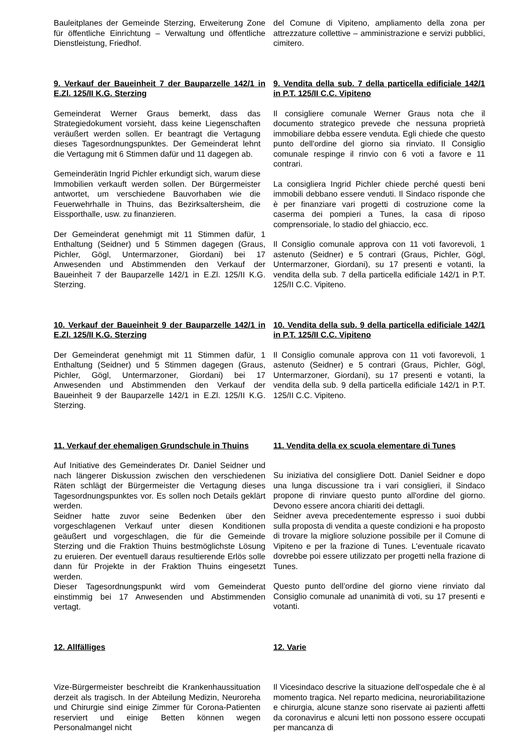Bauleitplanes der Gemeinde Sterzing, Erweiterung Zone für öffentliche Einrichtung – Verwaltung und öffentliche Dienstleistung, Friedhof.
del Comune di Vipiteno, ampliamento della zona per attrezzature collettive – amministrazione e servizi pubblici, cimitero.
9. Verkauf der Baueinheit 7 der Bauparzelle 142/1 in E.Zl. 125/II K.G. Sterzing
Gemeinderat Werner Graus bemerkt, dass das Strategiedokument vorsieht, dass keine Liegenschaften veräußert werden sollen. Er beantragt die Vertagung dieses Tagesordnungspunktes. Der Gemeinderat lehnt die Vertagung mit 6 Stimmen dafür und 11 dagegen ab.
Gemeinderätin Ingrid Pichler erkundigt sich, warum diese Immobilien verkauft werden sollen. Der Bürgermeister antwortet, um verschiedene Bauvorhaben wie die Feuerwehrhalle in Thuins, das Bezirksaltersheim, die Eissporthalle, usw. zu finanzieren.
Der Gemeinderat genehmigt mit 11 Stimmen dafür, 1 Enthaltung (Seidner) und 5 Stimmen dagegen (Graus, Pichler, Gögl, Untermarzoner, Giordani) bei 17 Anwesenden und Abstimmenden den Verkauf der Baueinheit 7 der Bauparzelle 142/1 in E.Zl. 125/II K.G. Sterzing.
9. Vendita della sub. 7 della particella edificiale 142/1 in P.T. 125/II C.C. Vipiteno
Il consigliere comunale Werner Graus nota che il documento strategico prevede che nessuna proprietà immobiliare debba essere venduta. Egli chiede che questo punto dell'ordine del giorno sia rinviato. Il Consiglio comunale respinge il rinvio con 6 voti a favore e 11 contrari.
La consigliera Ingrid Pichler chiede perché questi beni immobili debbano essere venduti. Il Sindaco risponde che è per finanziare vari progetti di costruzione come la caserma dei pompieri a Tunes, la casa di riposo comprensoriale, lo stadio del ghiaccio, ecc.
Il Consiglio comunale approva con 11 voti favorevoli, 1 astenuto (Seidner) e 5 contrari (Graus, Pichler, Gögl, Untermarzoner, Giordani), su 17 presenti e votanti, la vendita della sub. 7 della particella edificiale 142/1 in P.T. 125/II C.C. Vipiteno.
10. Verkauf der Baueinheit 9 der Bauparzelle 142/1 in E.Zl. 125/II K.G. Sterzing
Der Gemeinderat genehmigt mit 11 Stimmen dafür, 1 Enthaltung (Seidner) und 5 Stimmen dagegen (Graus, Pichler, Gögl, Untermarzoner, Giordani) bei 17 Anwesenden und Abstimmenden den Verkauf der Baueinheit 9 der Bauparzelle 142/1 in E.Zl. 125/II K.G. Sterzing.
10. Vendita della sub. 9 della particella edificiale 142/1 in P.T. 125/II C.C. Vipiteno
Il Consiglio comunale approva con 11 voti favorevoli, 1 astenuto (Seidner) e 5 contrari (Graus, Pichler, Gögl, Untermarzoner, Giordani), su 17 presenti e votanti, la vendita della sub. 9 della particella edificiale 142/1 in P.T. 125/II C.C. Vipiteno.
11. Verkauf der ehemaligen Grundschule in Thuins
Auf Initiative des Gemeinderates Dr. Daniel Seidner und nach längerer Diskussion zwischen den verschiedenen Räten schlägt der Bürgermeister die Vertagung dieses Tagesordnungspunktes vor. Es sollen noch Details geklärt werden.
Seidner hatte zuvor seine Bedenken über den vorgeschlagenen Verkauf unter diesen Konditionen geäußert und vorgeschlagen, die für die Gemeinde Sterzing und die Fraktion Thuins bestmöglichste Lösung zu eruieren. Der eventuell daraus resultierende Erlös solle dann für Projekte in der Fraktion Thuins eingesetzt werden.
Dieser Tagesordnungspunkt wird vom Gemeinderat einstimmig bei 17 Anwesenden und Abstimmenden vertagt.
11. Vendita della ex scuola elementare di Tunes
Su iniziativa del consigliere Dott. Daniel Seidner e dopo una lunga discussione tra i vari consiglieri, il Sindaco propone di rinviare questo punto all'ordine del giorno. Devono essere ancora chiariti dei dettagli.
Seidner aveva precedentemente espresso i suoi dubbi sulla proposta di vendita a queste condizioni e ha proposto di trovare la migliore soluzione possibile per il Comune di Vipiteno e per la frazione di Tunes. L'eventuale ricavato dovrebbe poi essere utilizzato per progetti nella frazione di Tunes.
Questo punto dell’ordine del giorno viene rinviato dal Consiglio comunale ad unanimità di voti, su 17 presenti e votanti.
12. Allfälliges
Vize-Bürgermeister beschreibt die Krankenhaussituation derzeit als tragisch. In der Abteilung Medizin, Neuroreha und Chirurgie sind einige Zimmer für Corona-Patienten reserviert und einige Betten können wegen Personalmangel nicht
12. Varie
Il Vicesindaco descrive la situazione dell'ospedale che è al momento tragica. Nel reparto medicina, neuroriabilitazione e chirurgia, alcune stanze sono riservate ai pazienti affetti da coronavirus e alcuni letti non possono essere occupati per mancanza di